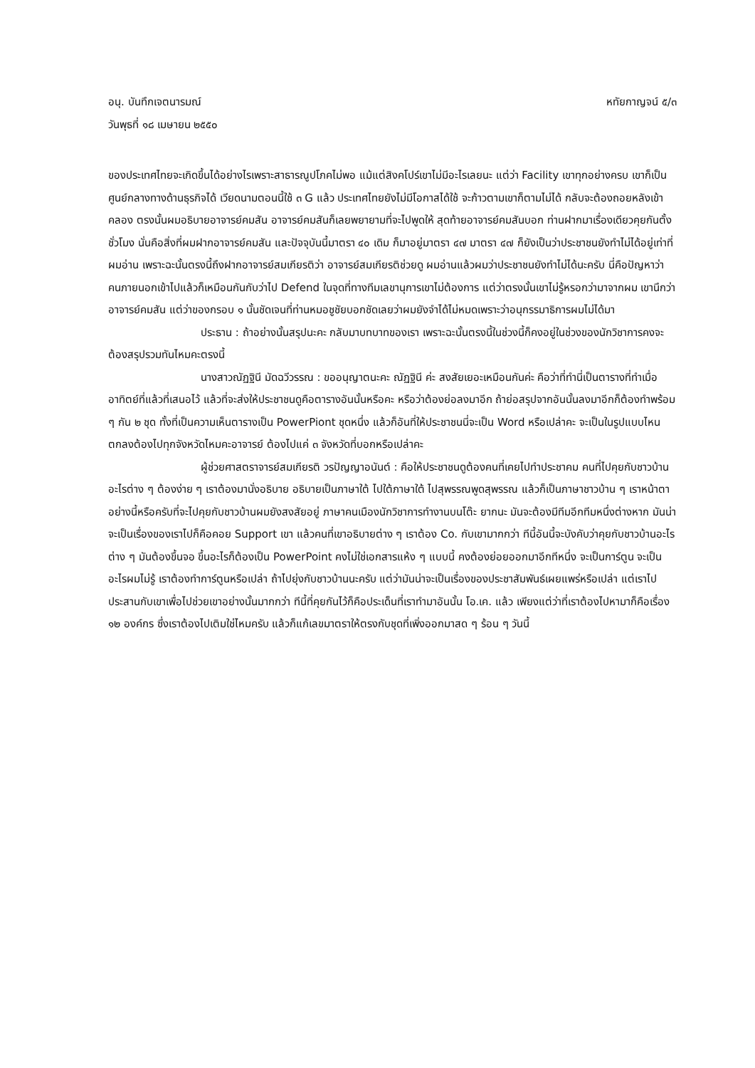อนุ. บันทึกเจตนารมณ์ หทัยกาญจน์ ๕/๓
วันพุธที่ ๑๘ เมษายน ๒๕๕๐
ของประเทศไทยจะเกิดขึ้นได้อย่างไรเพราะสาธารณูปโภคไม่พอ แม้แต่สิงคโปร์เขาไม่มีอะไรเลยนะ แต่ว่า Facility เขาทุกอย่างครบ เขาก็เป็นศูนย์กลางทางด้านธุรกิจได้ เวียดนามตอนนี้ใช้ ๓ G แล้ว ประเทศไทยยังไม่มีโอกาสได้ใช้ จะก้าวตามเขาก็ตามไม่ได้ กลับจะต้องถอยหลังเข้าคลอง ตรงนั้นผมอธิบายอาจารย์คมสัน อาจารย์คมสันก็เลยพยายามที่จะไปพูดให้ สุดท้ายอาจารย์คมสันบอก ท่านฝากมาเรื่องเดียวคุยกันตั้งชั่วโมง นั่นคือสิ่งที่ผมฝากอาจารย์คมสัน และปัจจุบันนี้มาตรา ๔๐ เดิม ก็มาอยู่มาตรา ๔๗ มาตรา ๔๗ ก็ยังเป็นว่าประชาชนยังทำไม่ได้อยู่เท่าที่ผมอ่าน เพราะฉะนั้นตรงนี้ถึงฝากอาจารย์สมเกียรติว่า อาจารย์สมเกียรติช่วยดู ผมอ่านแล้วผมว่าประชาชนยังทำไม่ได้นะครับ นี่คือปัญหาว่าคนภายนอกเข้าไปแล้วก็เหมือนกันกับว่าไป Defend ในจุดที่ทางทีมเลขานุการเขาไม่ต้องการ แต่ว่าตรงนั้นเขาไม่รู้หรอกว่ามาจากผม เขานึกว่าอาจารย์คมสัน แต่ว่าของกรอบ ๑ นั้นชัดเจนที่ท่านหมอชูชัยบอกชัดเลยว่าผมยังจำได้ไม่หมดเพราะว่าอนุกรรมาธิการผมไม่ได้มา
ประธาน : ถ้าอย่างนั้นสรุปนะคะ กลับมาบทบาทของเรา เพราะฉะนั้นตรงนี้ในช่วงนี้ก็คงอยู่ในช่วงของนักวิชาการคงจะต้องสรุปรวมทันไหมคะตรงนี้
นางสาวณัฏฐินี มัดฉวีวรรณ : ขออนุญาตนะคะ ณัฏฐินี ค่ะ สงสัยเยอะเหมือนกันค่ะ คือว่าที่ทำนี่เป็นตารางที่ทำเมื่ออาทิตย์ที่แล้วที่เสนอไว้ แล้วที่จะส่งให้ประชาชนดูคือตารางอันนั้นหรือคะ หรือว่าต้องย่อลงมาอีก ถ้าย่อสรุปจากอันนั้นลงมาอีกก็ต้องทำพร้อม ๆ กัน ๒ ชุด ทั้งที่เป็นความเห็นตารางเป็น PowerPiont ชุดหนึ่ง แล้วก็อันที่ให้ประชาชนนี่จะเป็น Word หรือเปล่าคะ จะเป็นในรูปแบบไหน ตกลงต้องไปทุกจังหวัดไหมคะอาจารย์ ต้องไปแค่ ๓ จังหวัดที่บอกหรือเปล่าคะ
ผู้ช่วยศาสตราจารย์สมเกียรติ วรปัญญาอนันต์ : คือให้ประชาชนดูต้องคนที่เคยไปทำประชาคม คนที่ไปคุยกับชาวบ้านอะไรต่าง ๆ ต้องง่าย ๆ เราต้องมานั่งอธิบาย อธิบายเป็นภาษาใต้ ไปใต้ภาษาใต้ ไปสุพรรณพูดสุพรรณ แล้วก็เป็นภาษาชาวบ้าน ๆ เราหน้าตาอย่างนี้หรือครับที่จะไปคุยกับชาวบ้านผมยังสงสัยอยู่ ภาษาคนเมืองนักวิชาการทำงานบนโต๊ะ ยากนะ มันจะต้องมีทีมอีกทีมหนึ่งต่างหาก มันน่าจะเป็นเรื่องของเราไปก็คือคอย Support เขา แล้วคนที่เขาอธิบายต่าง ๆ เราต้อง Co. กับเขามากกว่า ทีนี้อันนี้จะบังคับว่าคุยกับชาวบ้านอะไรต่าง ๆ มันต้องขึ้นจอ ขึ้นอะไรก็ต้องเป็น PowerPoint คงไม่ใช่เอกสารแห้ง ๆ แบบนี้ คงต้องย่อยออกมาอีกทีหนึ่ง จะเป็นการ์ตูน จะเป็นอะไรผมไม่รู้ เราต้องทำการ์ตูนหรือเปล่า ถ้าไปยุ่งกับชาวบ้านนะครับ แต่ว่ามันน่าจะเป็นเรื่องของประชาสัมพันธ์เผยแพร่หรือเปล่า แต่เราไปประสานกับเขาเพื่อไปช่วยเขาอย่างนั้นมากกว่า ทีนี้ที่คุยกันไว้ก็คือประเด็นที่เราทำมาอันนั้น โอ.เค. แล้ว เพียงแต่ว่าที่เราต้องไปหามาก็คือเรื่อง ๑๒ องค์กร ซึ่งเราต้องไปเติมใช่ไหมครับ แล้วก็แก้เลขมาตราให้ตรงกับชุดที่เพิ่งออกมาสด ๆ ร้อน ๆ วันนี้